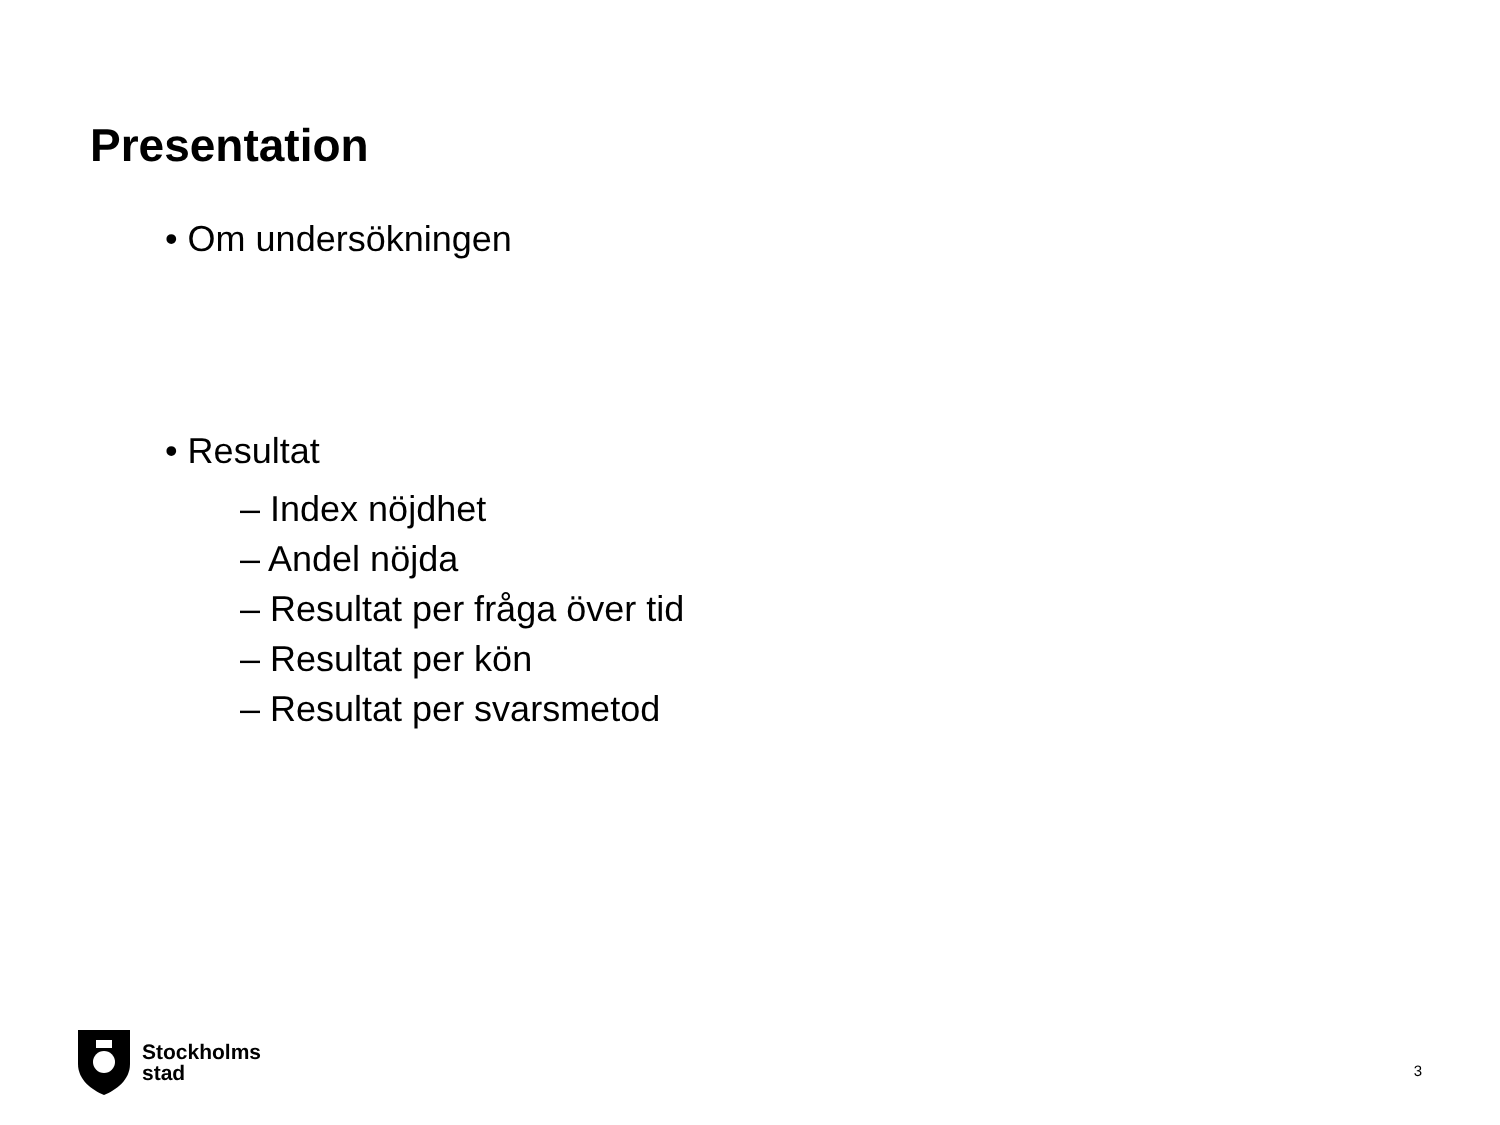Presentation
• Om undersökningen
• Resultat
– Index nöjdhet
– Andel nöjda
– Resultat per fråga över tid
– Resultat per kön
– Resultat per svarsmetod
Stockholms
stad
3